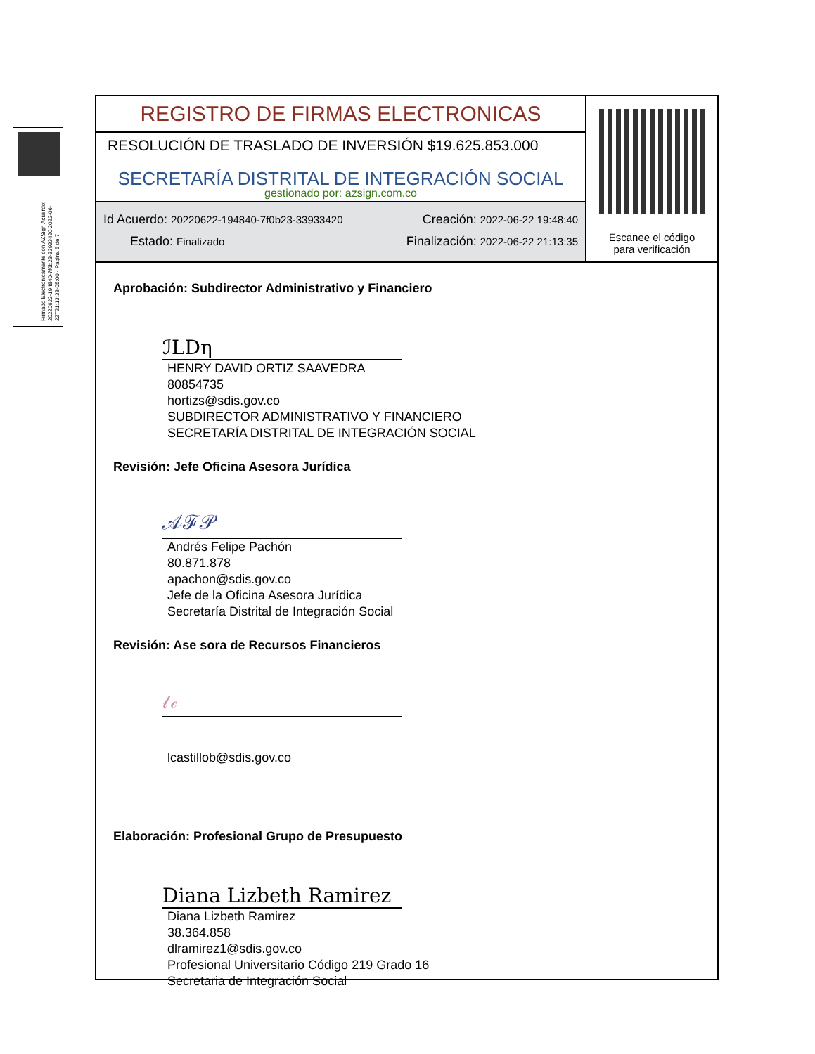Firmado Electronicamente con AZSign Acuerdo: 20220622-194840-7f0b23-33933420 2022-06-22T21:13:38-05:00 - Pagina 5 de 7
REGISTRO DE FIRMAS ELECTRONICAS
RESOLUCIÓN DE TRASLADO DE INVERSIÓN $19.625.853.000
SECRETARÍA DISTRITAL DE INTEGRACIÓN SOCIAL
gestionado por: azsign.com.co
Id Acuerdo: 20220622-194840-7f0b23-33933420 Creación: 2022-06-22 19:48:40
Estado: Finalizado Finalización: 2022-06-22 21:13:35
Escanee el código
para verificación
Aprobación: Subdirector Administrativo y Financiero
ℐLDη
HENRY DAVID ORTIZ SAAVEDRA
80854735
hortizs@sdis.gov.co
SUBDIRECTOR ADMINISTRATIVO Y FINANCIERO
SECRETARÍA DISTRITAL DE INTEGRACIÓN SOCIAL
Revisión: Jefe Oficina Asesora Jurídica
𝒜ℱ𝒫
Andrés Felipe Pachón
80.871.878
apachon@sdis.gov.co
Jefe de la Oficina Asesora Jurídica
Secretaría Distrital de Integración Social
Revisión: Ase sora de Recursos Financieros
𝓁𝒸
lcastillob@sdis.gov.co
Elaboración: Profesional Grupo de Presupuesto
Diana Lizbeth Ramirez
Diana Lizbeth Ramirez
38.364.858
dlramirez1@sdis.gov.co
Profesional Universitario Código 219 Grado 16
Secretaria de Integración Social